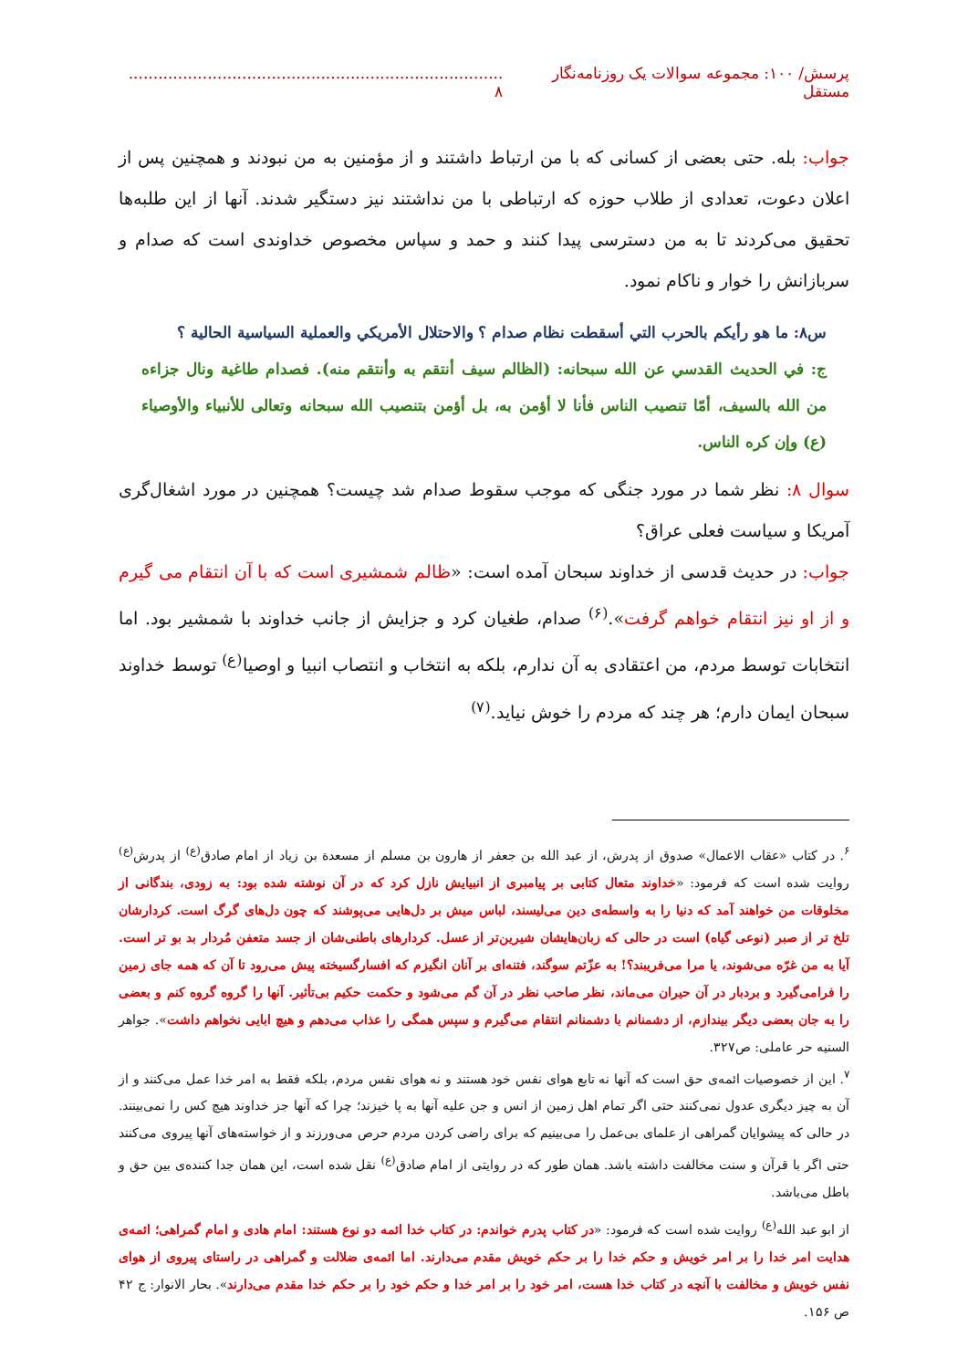پرسش/ ۱۰۰: مجموعه سوالات یک روزنامه‌نگار مستقل............................................................................ ۸
جواب: بله. حتی بعضی از کسانی که با من ارتباط داشتند و از مؤمنین به من نبودند و همچنین پس از اعلان دعوت، تعدادی از طلاب حوزه که ارتباطی با من نداشتند نیز دستگیر شدند. آنها از این طلبه‌ها تحقیق می‌کردند تا به من دسترسی پیدا کنند و حمد و سپاس مخصوص خداوندی است که صدام و سربازانش را خوار و ناکام نمود.
س۸: ما هو رأيكم بالحرب التي أسقطت نظام صدام ؟ والاحتلال الأمريكي والعملية السياسية الحالية ؟
ج: في الحديث القدسي عن الله سبحانه: (الظالم سيف أنتقم به وأنتقم منه). فصدام طاغية ونال جزاءه من الله بالسيف، أمّا تنصيب الناس فأنا لا أؤمن به، بل أؤمن بتنصيب الله سبحانه وتعالى للأنبياء والأوصياء (ع) وإن كره الناس.
سوال ۸: نظر شما در مورد جنگی که موجب سقوط صدام شد چیست؟ همچنین در مورد اشغال‌گری آمریکا و سیاست فعلی عراق؟
جواب: در حدیث قدسی از خداوند سبحان آمده است: «ظالم شمشیری است که با آن انتقام می گیرم و از او نیز انتقام خواهم گرفت».<sup>(۶)</sup> صدام، طغیان کرد و جزایش از جانب خداوند با شمشیر بود. اما انتخابات توسط مردم، من اعتقادی به آن ندارم، بلکه به انتخاب و انتصاب انبیا و اوصیا<sup>(ع)</sup> توسط خداوند سبحان ایمان دارم؛ هر چند که مردم را خوش نیاید.<sup>(۷)</sup>
<sup>۶</sup>. در کتاب «عقاب الاعمال» صدوق از پدرش، از عبد الله بن جعفر از هارون بن مسلم از مسعدة بن زیاد از امام صادق<sup>(ع)</sup> از پدرش<sup>(ع)</sup> روایت شده است که فرمود: «خداوند متعال کتابی بر پیامبری از انبیایش نازل کرد که در آن نوشته شده بود: به زودی، بندگانی از مخلوقات من خواهند آمد که دنیا را به واسطه‌ی دین می‌لیسند، لباس میش بر دل‌هایی می‌پوشند که چون دل‌های گرگ است. کردارشان تلخ تر از صبر (نوعی گیاه) است در حالی که زبان‌هایشان شیرین‌تر از عسل. کردارهای باطنی‌شان از جسد متعفن مُردار بد بو تر است. آیا به من غرّه می‌شوند، یا مرا می‌فریبند؟! به عزّتم سوگند، فتنه‌ای بر آنان انگیزم که افسارگسیخته پیش می‌رود تا آن که همه جای زمین را فرامی‌گیرد و بردبار در آن حیران می‌ماند، نظر صاحب نظر در آن گم می‌شود و حکمت حکیم بی‌تأثیر. آنها را گروه گروه کنم و بعضی را به جان بعضی دیگر بیندازم، از دشمنانم با دشمنانم انتقام می‌گیرم و سپس همگی را عذاب می‌دهم و هیچ ابایی نخواهم داشت». جواهر السنیه حر عاملی: ص۳۲۷.
<sup>۷</sup>. این از خصوصیات ائمه‌ی حق است که آنها نه تابع هوای نفس خود هستند و نه هوای نفس مردم، بلکه فقط به امر خدا عمل می‌کنند و از آن به چیز دیگری عدول نمی‌کنند حتی اگر تمام اهل زمین از انس و جن علیه آنها به پا خیزند؛ چرا که آنها جز خداوند هیچ کس را نمی‌بینند. در حالی که پیشوایان گمراهی از علمای بی‌عمل را می‌بینیم که برای راضی کردن مردم حرص می‌ورزند و از خواسته‌های آنها پیروی می‌کنند حتی اگر با قرآن و سنت مخالفت داشته باشد. همان طور که در روایتی از امام صادق<sup>(ع)</sup> نقل شده است، این همان جدا کننده‌ی بین حق و باطل می‌باشد.
از ابو عبد الله<sup>(ع)</sup> روایت شده است که فرمود: «در کتاب پدرم خواندم: در کتاب خدا ائمه دو نوع هستند: امام هادی و امام گمراهی؛ ائمه‌ی هدایت امر خدا را بر امر خویش و حکم خدا را بر حکم خویش مقدم می‌دارند. اما ائمه‌ی ضلالت و گمراهی در راستای پیروی از هوای نفس خویش و مخالفت با آنچه در کتاب خدا هست، امر خود را بر امر خدا و حکم خود را بر حکم خدا مقدم می‌دارند». بحار الانوار: ج ۴۲ ص ۱۵۶.